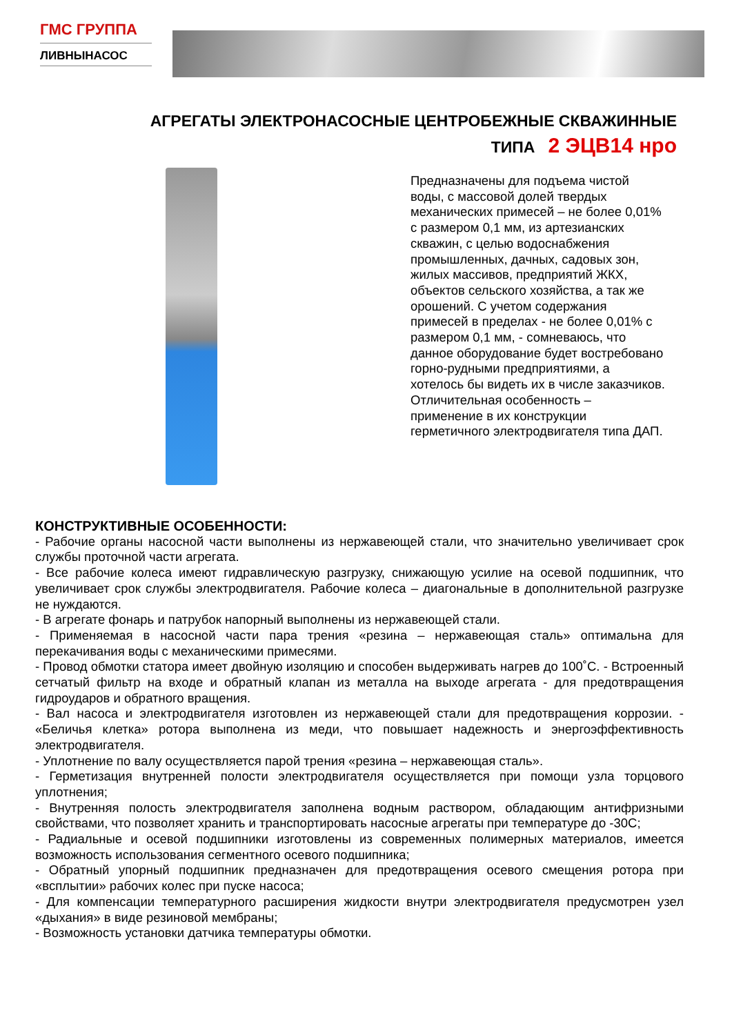ГМС ГРУППА
ЛИВНЫНАСОС
АГРЕГАТЫ ЭЛЕКТРОНАСОСНЫЕ ЦЕНТРОБЕЖНЫЕ СКВАЖИННЫЕ
ТИПА 2 ЭЦВ14 нро
Предназначены для подъема чистой воды, с массовой долей твердых механических примесей – не более 0,01% с размером 0,1 мм, из артезианских скважин, с целью водоснабжения промышленных, дачных, садовых зон, жилых массивов, предприятий ЖКХ, объектов сельского хозяйства, а так же орошений. С учетом содержания примесей в пределах - не более 0,01% с размером 0,1 мм, - сомневаюсь, что данное оборудование будет востребовано горно-рудными предприятиями, а хотелось бы видеть их в числе заказчиков.
Отличительная особенность – применение в их конструкции герметичного электродвигателя типа ДАП.
КОНСТРУКТИВНЫЕ ОСОБЕННОСТИ:
- Рабочие органы насосной части выполнены из нержавеющей стали, что значительно увеличивает срок службы проточной части агрегата.
- Все рабочие колеса имеют гидравлическую разгрузку, снижающую усилие на осевой подшипник, что увеличивает срок службы электродвигателя. Рабочие колеса – диагональные в дополнительной разгрузке не нуждаются.
- В агрегате фонарь и патрубок напорный выполнены из нержавеющей стали.
- Применяемая в насосной части пара трения «резина – нержавеющая сталь» оптимальна для перекачивания воды с механическими примесями.
- Провод обмотки статора имеет двойную изоляцию и способен выдерживать нагрев до 100˚С. - Встроенный сетчатый фильтр на входе и обратный клапан из металла на выходе агрегата - для предотвращения гидроударов и обратного вращения.
- Вал насоса и электродвигателя изготовлен из нержавеющей стали для предотвращения коррозии. - «Беличья клетка» ротора выполнена из меди, что повышает надежность и энергоэффективность электродвигателя.
- Уплотнение по валу осуществляется парой трения «резина – нержавеющая сталь».
- Герметизация внутренней полости электродвигателя осуществляется при помощи узла торцового уплотнения;
- Внутренняя полость электродвигателя заполнена водным раствором, обладающим антифризными свойствами, что позволяет хранить и транспортировать насосные агрегаты при температуре до -30С;
- Радиальные и осевой подшипники изготовлены из современных полимерных материалов, имеется возможность использования сегментного осевого подшипника;
- Обратный упорный подшипник предназначен для предотвращения осевого смещения ротора при «всплытии» рабочих колес при пуске насоса;
- Для компенсации температурного расширения жидкости внутри электродвигателя предусмотрен узел «дыхания» в виде резиновой мембраны;
- Возможность установки датчика температуры обмотки.